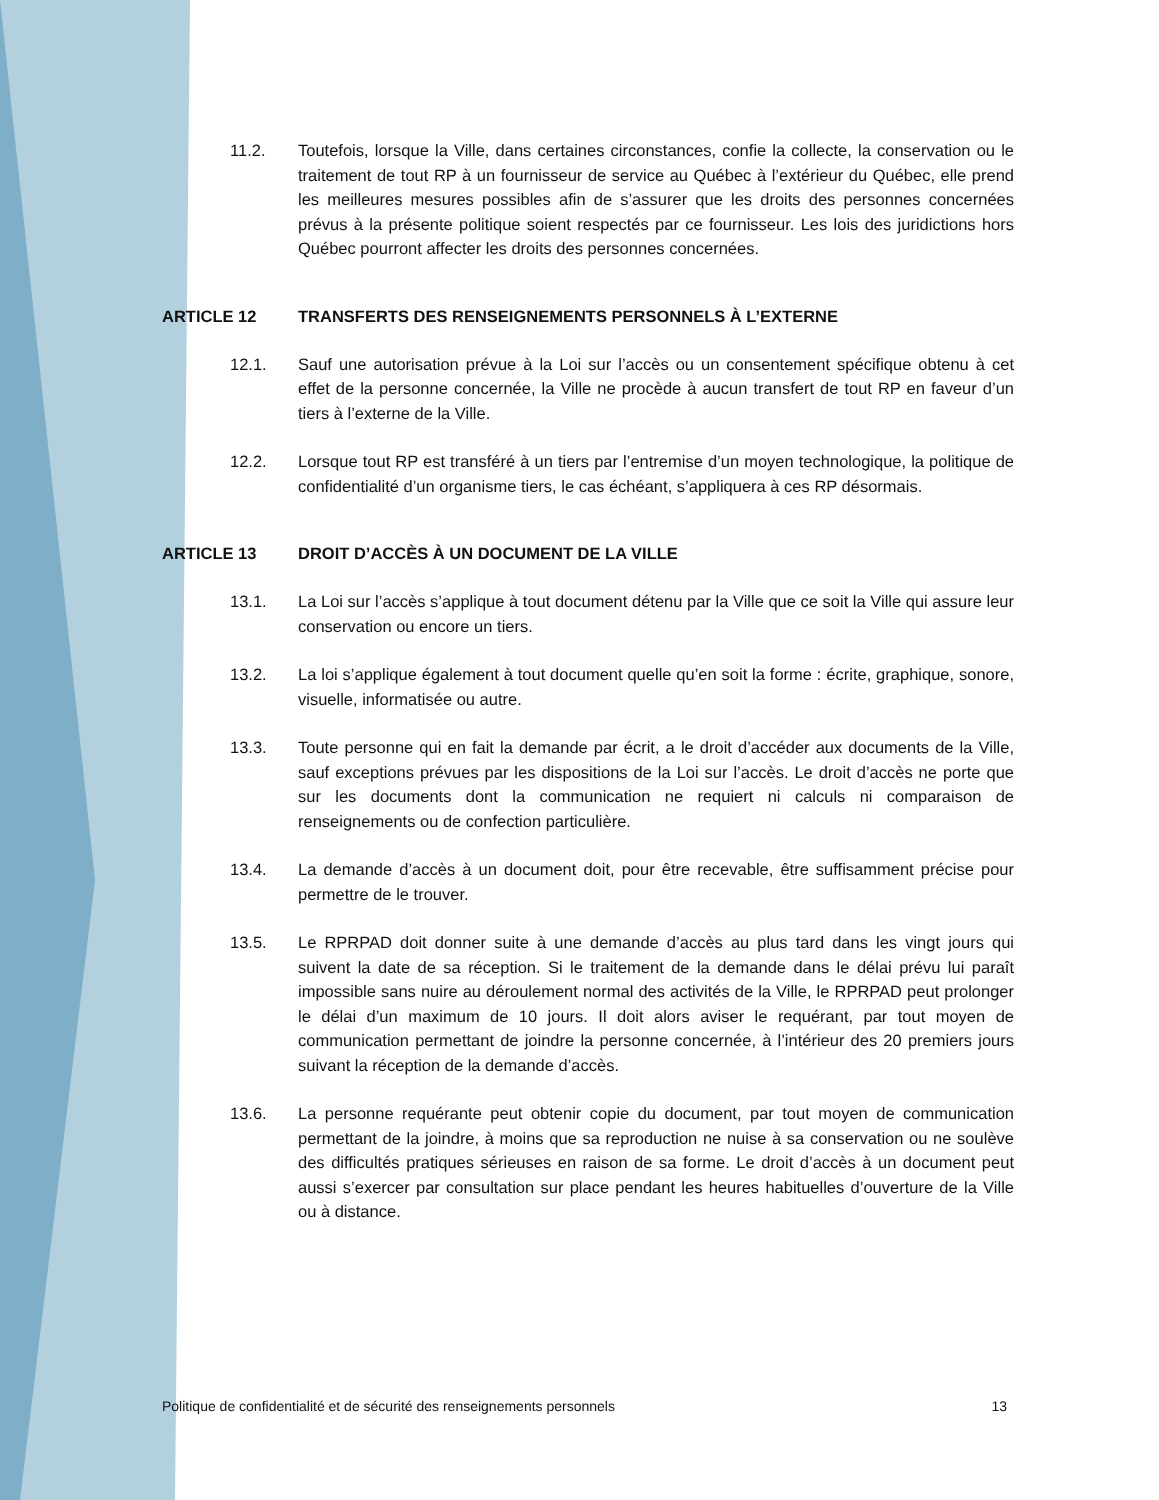11.2. Toutefois, lorsque la Ville, dans certaines circonstances, confie la collecte, la conservation ou le traitement de tout RP à un fournisseur de service au Québec à l’extérieur du Québec, elle prend les meilleures mesures possibles afin de s’assurer que les droits des personnes concernées prévus à la présente politique soient respectés par ce fournisseur. Les lois des juridictions hors Québec pourront affecter les droits des personnes concernées.
ARTICLE 12 TRANSFERTS DES RENSEIGNEMENTS PERSONNELS À L’EXTERNE
12.1. Sauf une autorisation prévue à la Loi sur l’accès ou un consentement spécifique obtenu à cet effet de la personne concernée, la Ville ne procède à aucun transfert de tout RP en faveur d’un tiers à l’externe de la Ville.
12.2. Lorsque tout RP est transféré à un tiers par l’entremise d’un moyen technologique, la politique de confidentialité d’un organisme tiers, le cas échéant, s’appliquera à ces RP désormais.
ARTICLE 13 DROIT D’ACCÈS À UN DOCUMENT DE LA VILLE
13.1. La Loi sur l’accès s’applique à tout document détenu par la Ville que ce soit la Ville qui assure leur conservation ou encore un tiers.
13.2. La loi s’applique également à tout document quelle qu’en soit la forme : écrite, graphique, sonore, visuelle, informatisée ou autre.
13.3. Toute personne qui en fait la demande par écrit, a le droit d’accéder aux documents de la Ville, sauf exceptions prévues par les dispositions de la Loi sur l’accès. Le droit d’accès ne porte que sur les documents dont la communication ne requiert ni calculs ni comparaison de renseignements ou de confection particulière.
13.4. La demande d’accès à un document doit, pour être recevable, être suffisamment précise pour permettre de le trouver.
13.5. Le RPRPAD doit donner suite à une demande d’accès au plus tard dans les vingt jours qui suivent la date de sa réception. Si le traitement de la demande dans le délai prévu lui paraît impossible sans nuire au déroulement normal des activités de la Ville, le RPRPAD peut prolonger le délai d’un maximum de 10 jours. Il doit alors aviser le requérant, par tout moyen de communication permettant de joindre la personne concernée, à l’intérieur des 20 premiers jours suivant la réception de la demande d’accès.
13.6. La personne requérante peut obtenir copie du document, par tout moyen de communication permettant de la joindre, à moins que sa reproduction ne nuise à sa conservation ou ne soulève des difficultés pratiques sérieuses en raison de sa forme. Le droit d’accès à un document peut aussi s’exercer par consultation sur place pendant les heures habituelles d’ouverture de la Ville ou à distance.
Politique de confidentialité et de sécurité des renseignements personnels 13